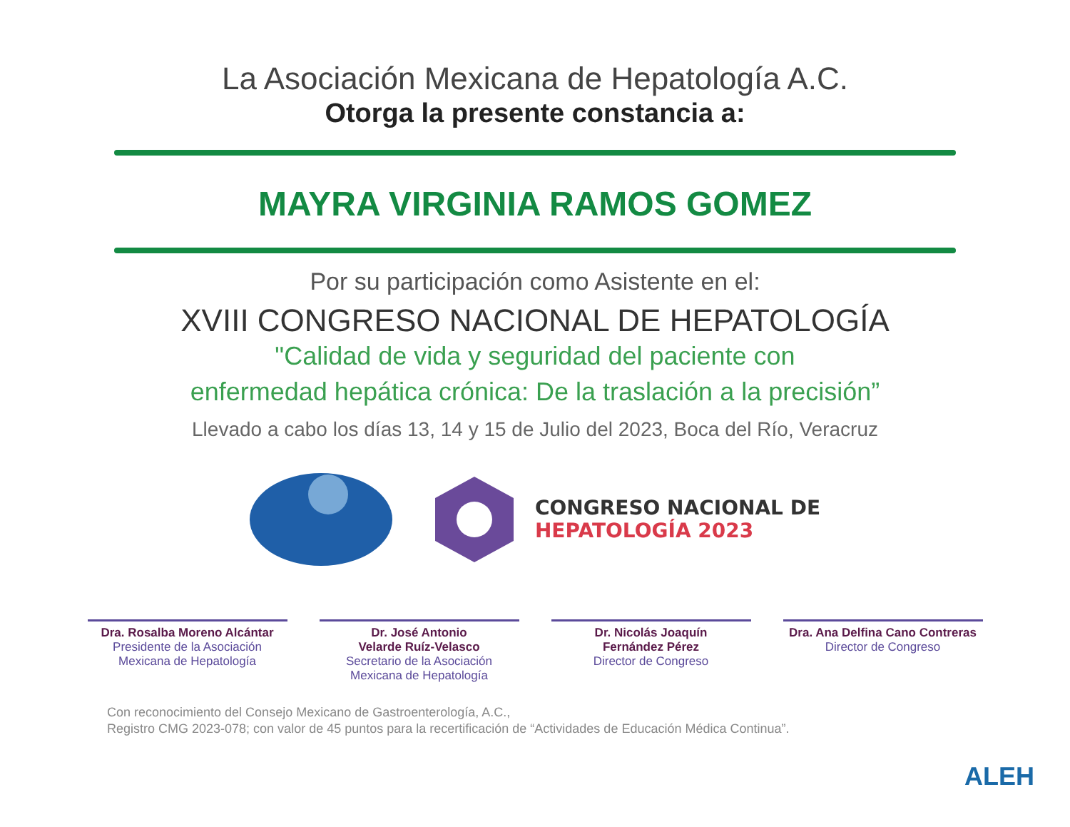La Asociación Mexicana de Hepatología A.C.
Otorga la presente constancia a:
MAYRA VIRGINIA RAMOS GOMEZ
Por su participación como Asistente en el:
XVIII CONGRESO NACIONAL DE HEPATOLOGÍA
"Calidad de vida y seguridad del paciente con
enfermedad hepática crónica: De la traslación a la precisión”
Llevado a cabo los días 13, 14 y 15 de Julio del 2023, Boca del Río, Veracruz
CONGRESO NACIONAL DE
HEPATOLOGÍA 2023
Dra. Rosalba Moreno Alcántar
Presidente de la Asociación
Mexicana de Hepatología
Dr. José Antonio
Velarde Ruíz-Velasco
Secretario de la Asociación
Mexicana de Hepatología
Dr. Nicolás Joaquín
Fernández Pérez
Director de Congreso
Dra. Ana Delfina Cano Contreras
Director de Congreso
Con reconocimiento del Consejo Mexicano de Gastroenterología, A.C.,
Registro CMG 2023-078; con valor de 45 puntos para la recertificación de “Actividades de Educación Médica Continua”.
ALEH